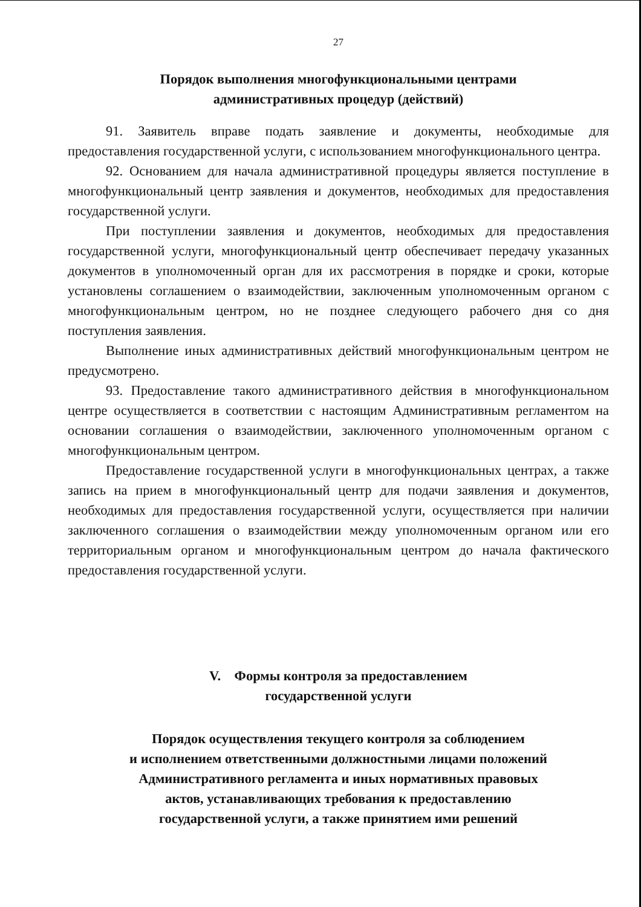27
Порядок выполнения многофункциональными центрами
административных процедур (действий)
91. Заявитель вправе подать заявление и документы, необходимые для предоставления государственной услуги, с использованием многофункционального центра.
92. Основанием для начала административной процедуры является поступление в многофункциональный центр заявления и документов, необходимых для предоставления государственной услуги.
При поступлении заявления и документов, необходимых для предоставления государственной услуги, многофункциональный центр обеспечивает передачу указанных документов в уполномоченный орган для их рассмотрения в порядке и сроки, которые установлены соглашением о взаимодействии, заключенным уполномоченным органом с многофункциональным центром, но не позднее следующего рабочего дня со дня поступления заявления.
Выполнение иных административных действий многофункциональным центром не предусмотрено.
93. Предоставление такого административного действия в многофункциональном центре осуществляется в соответствии с настоящим Административным регламентом на основании соглашения о взаимодействии, заключенного уполномоченным органом с многофункциональным центром.
Предоставление государственной услуги в многофункциональных центрах, а также запись на прием в многофункциональный центр для подачи заявления и документов, необходимых для предоставления государственной услуги, осуществляется при наличии заключенного соглашения о взаимодействии между уполномоченным органом или его территориальным органом и многофункциональным центром до начала фактического предоставления государственной услуги.
V. Формы контроля за предоставлением
государственной услуги
Порядок осуществления текущего контроля за соблюдением
и исполнением ответственными должностными лицами положений
Административного регламента и иных нормативных правовых
актов, устанавливающих требования к предоставлению
государственной услуги, а также принятием ими решений